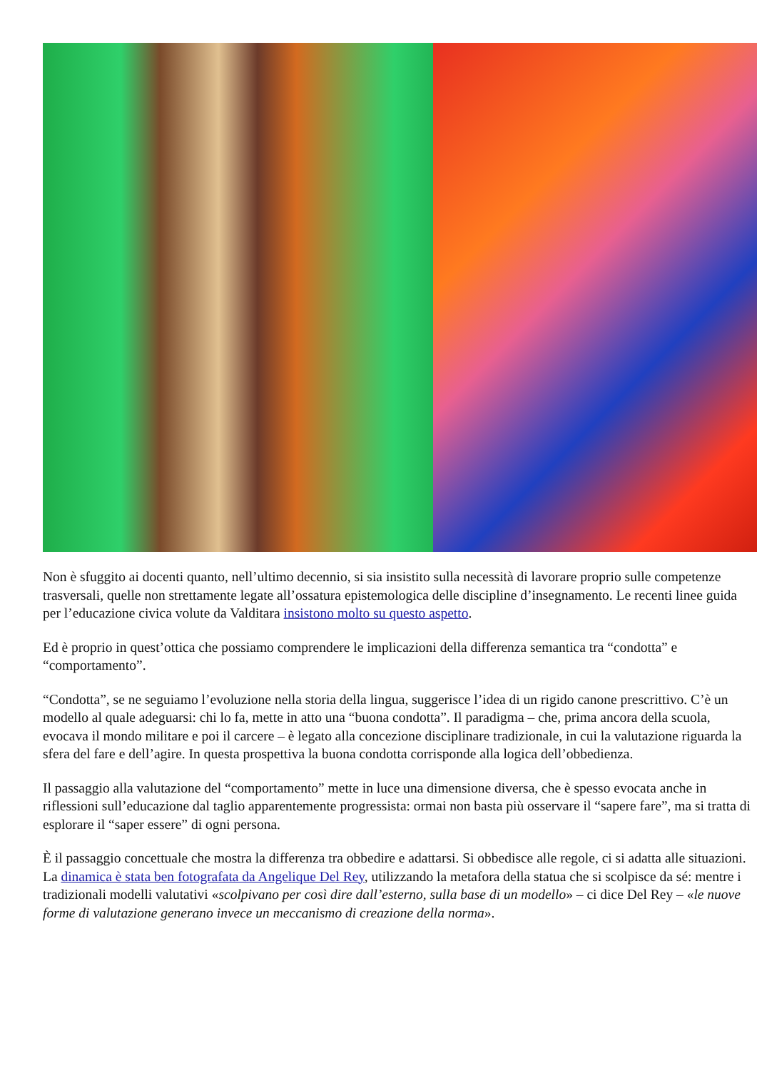Non è sfuggito ai docenti quanto, nell’ultimo decennio, si sia insistito sulla necessità di lavorare proprio sulle competenze trasversali, quelle non strettamente legate all’ossatura epistemologica delle discipline d’insegnamento. Le recenti linee guida per l’educazione civica volute da Valditara insistono molto su questo aspetto.
Ed è proprio in quest’ottica che possiamo comprendere le implicazioni della differenza semantica tra “condotta” e “comportamento”.
“Condotta”, se ne seguiamo l’evoluzione nella storia della lingua, suggerisce l’idea di un rigido canone prescrittivo. C’è un modello al quale adeguarsi: chi lo fa, mette in atto una “buona condotta”. Il paradigma – che, prima ancora della scuola, evocava il mondo militare e poi il carcere – è legato alla concezione disciplinare tradizionale, in cui la valutazione riguarda la sfera del fare e dell’agire. In questa prospettiva la buona condotta corrisponde alla logica dell’obbedienza.
Il passaggio alla valutazione del “comportamento” mette in luce una dimensione diversa, che è spesso evocata anche in riflessioni sull’educazione dal taglio apparentemente progressista: ormai non basta più osservare il “sapere fare”, ma si tratta di esplorare il “saper essere” di ogni persona.
È il passaggio concettuale che mostra la differenza tra obbedire e adattarsi. Si obbedisce alle regole, ci si adatta alle situazioni. La dinamica è stata ben fotografata da Angelique Del Rey, utilizzando la metafora della statua che si scolpisce da sé: mentre i tradizionali modelli valutativi «scolpivano per così dire dall’esterno, sulla base di un modello» – ci dice Del Rey – «le nuove forme di valutazione generano invece un meccanismo di creazione della norma».